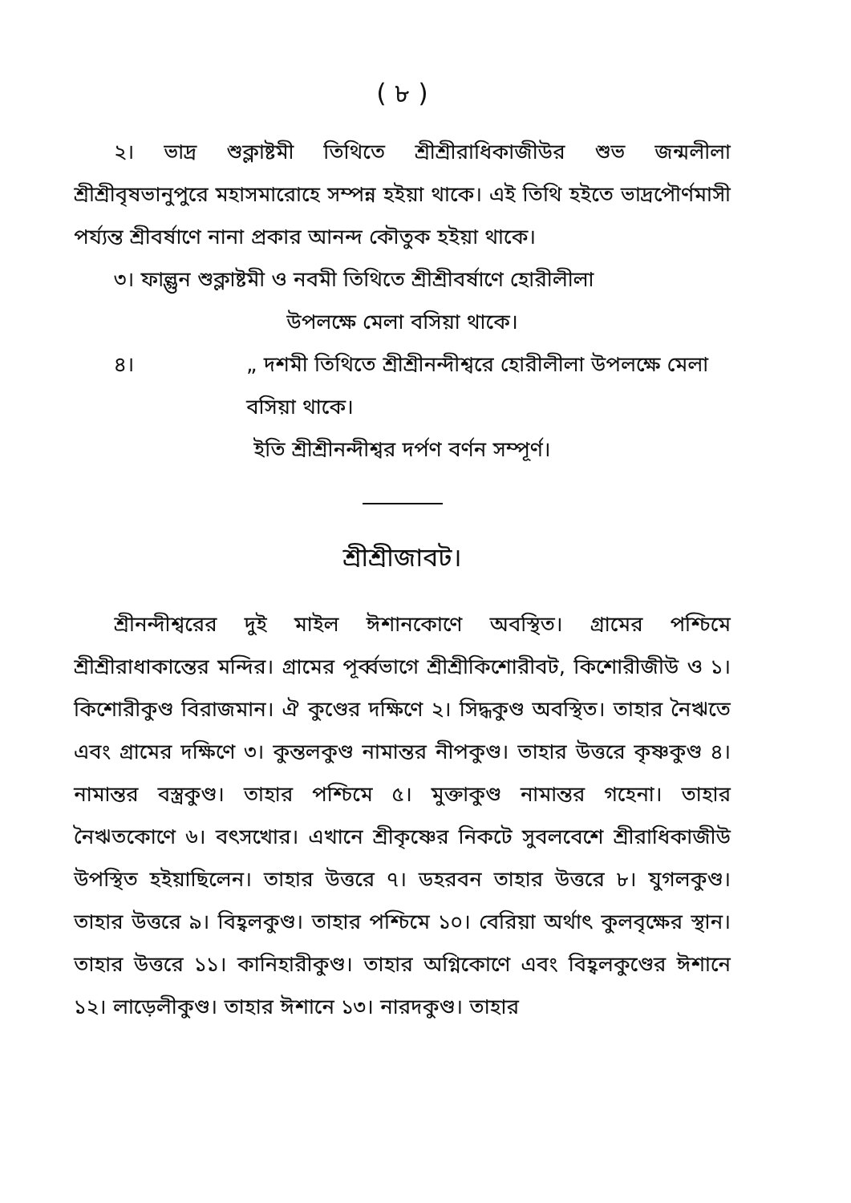( ৮ )
২। ভাদ্র শুক্লাষ্টমী তিথিতে শ্রীশ্রীরাধিকাজীউর শুভ জন্মলীলা শ্রীশ্রীবৃষভানুপুরে মহাসমারোহে সম্পন্ন হইয়া থাকে। এই তিথি হইতে ভাদ্রপৌর্ণমাসী পর্য্যন্ত শ্রীবর্ষাণে নানা প্রকার আনন্দ কৌতুক হইয়া থাকে।
৩। ফাল্গুন শুক্লাষ্টমী ও নবমী তিথিতে শ্রীশ্রীবর্ষাণে হোরীলীলা
উপলক্ষে মেলা বসিয়া থাকে।
৪। „ দশমী তিথিতে শ্রীশ্রীনন্দীশ্বরে হোরীলীলা উপলক্ষে মেলা বসিয়া থাকে।
ইতি শ্রীশ্রীনন্দীশ্বর দর্পণ বর্ণন সম্পূর্ণ।
শ্রীশ্রীজাবট।
শ্রীনন্দীশ্বরের দুই মাইল ঈশানকোণে অবস্থিত। গ্রামের পশ্চিমে শ্রীশ্রীরাধাকান্তের মন্দির। গ্রামের পূর্ব্বভাগে শ্রীশ্রীকিশোরীবট, কিশোরীজীউ ও ১। কিশোরীকুণ্ড বিরাজমান। ঐ কুণ্ডের দক্ষিণে ২। সিদ্ধকুণ্ড অবস্থিত। তাহার নৈঋতে এবং গ্রামের দক্ষিণে ৩। কুন্তলকুণ্ড নামান্তর নীপকুণ্ড। তাহার উত্তরে কৃষ্ণকুণ্ড ৪। নামান্তর বস্ত্রকুণ্ড। তাহার পশ্চিমে ৫। মুক্তাকুণ্ড নামান্তর গহেনা। তাহার নৈঋতকোণে ৬। বৎসখোর। এখানে শ্রীকৃষ্ণের নিকটে সুবলবেশে শ্রীরাধিকাজীউ উপস্থিত হইয়াছিলেন। তাহার উত্তরে ৭। ডহরবন তাহার উত্তরে ৮। যুগলকুণ্ড। তাহার উত্তরে ৯। বিহ্বলকুণ্ড। তাহার পশ্চিমে ১০। বেরিয়া অর্থাৎ কুলবৃক্ষের স্থান। তাহার উত্তরে ১১। কানিহারীকুণ্ড। তাহার অগ্নিকোণে এবং বিহ্বলকুণ্ডের ঈশানে ১২। লাড়েলীকুণ্ড। তাহার ঈশানে ১৩। নারদকুণ্ড। তাহার